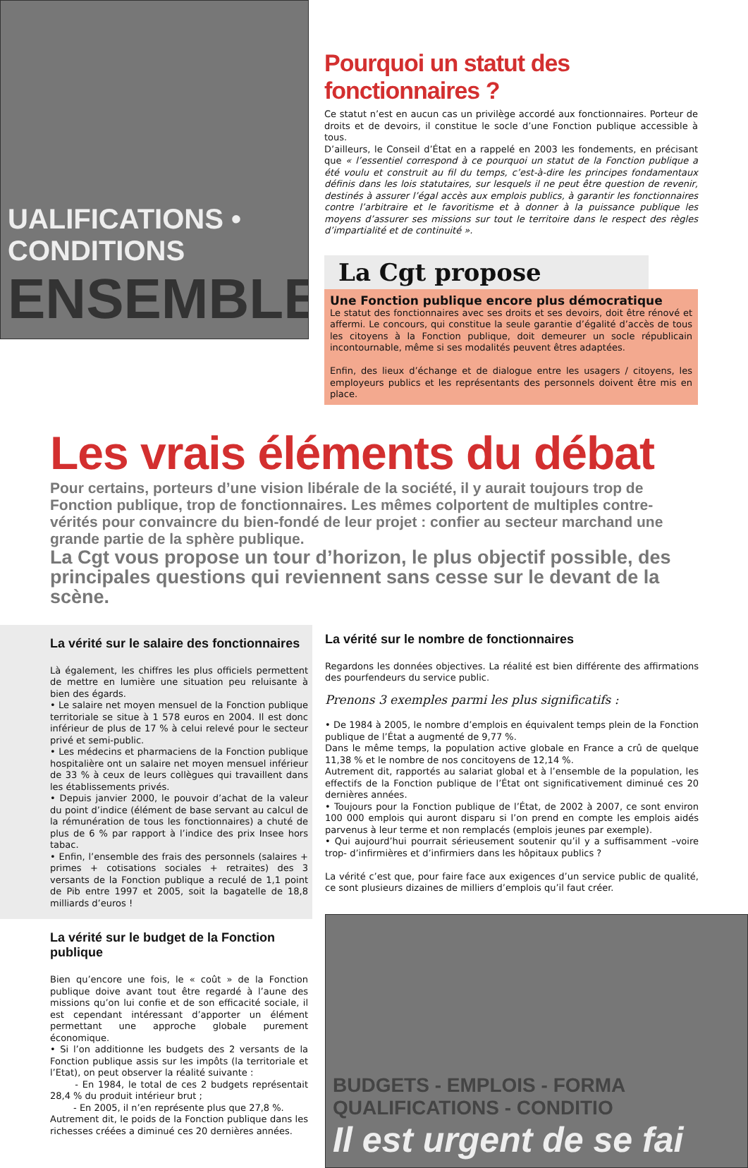UALIFICATIONS • CONDITIONS
ENSEMBLE
Pourquoi un statut des fonctionnaires ?
Ce statut n’est en aucun cas un privilège accordé aux fonctionnaires. Porteur de droits et de devoirs, il constitue le socle d’une Fonction publique accessible à tous.
D’ailleurs, le Conseil d’État en a rappelé en 2003 les fondements, en précisant que « l’essentiel correspond à ce pourquoi un statut de la Fonction publique a été voulu et construit au fil du temps, c’est-à-dire les principes fondamentaux définis dans les lois statutaires, sur lesquels il ne peut être question de revenir, destinés à assurer l’égal accès aux emplois publics, à garantir les fonctionnaires contre l’arbitraire et le favoritisme et à donner à la puissance publique les moyens d’assurer ses missions sur tout le territoire dans le respect des règles d’impartialité et de continuité ».
La Cgt propose
Une Fonction publique encore plus démocratique
Le statut des fonctionnaires avec ses droits et ses devoirs, doit être rénové et affermi. Le concours, qui constitue la seule garantie d’égalité d’accès de tous les citoyens à la Fonction publique, doit demeurer un socle républicain incontournable, même si ses modalités peuvent êtres adaptées.
Enfin, des lieux d’échange et de dialogue entre les usagers / citoyens, les employeurs publics et les représentants des personnels doivent être mis en place.
Les vrais éléments du débat
Pour certains, porteurs d’une vision libérale de la société, il y aurait toujours trop de Fonction publique, trop de fonctionnaires. Les mêmes colportent de multiples contre-vérités pour convaincre du bien-fondé de leur projet : confier au secteur marchand une grande partie de la sphère publique.
La Cgt vous propose un tour d’horizon, le plus objectif possible, des principales questions qui reviennent sans cesse sur le devant de la scène.
La vérité sur le salaire des fonctionnaires
Là également, les chiffres les plus officiels permettent de mettre en lumière une situation peu reluisante à bien des égards.
• Le salaire net moyen mensuel de la Fonction publique territoriale se situe à 1 578 euros en 2004. Il est donc inférieur de plus de 17 % à celui relevé pour le secteur privé et semi-public.
• Les médecins et pharmaciens de la Fonction publique hospitalière ont un salaire net moyen mensuel inférieur de 33 % à ceux de leurs collègues qui travaillent dans les établissements privés.
• Depuis janvier 2000, le pouvoir d’achat de la valeur du point d’indice (élément de base servant au calcul de la rémunération de tous les fonctionnaires) a chuté de plus de 6 % par rapport à l’indice des prix Insee hors tabac.
• Enfin, l’ensemble des frais des personnels (salaires + primes + cotisations sociales + retraites) des 3 versants de la Fonction publique a reculé de 1,1 point de Pib entre 1997 et 2005, soit la bagatelle de 18,8 milliards d’euros !
La vérité sur le budget de la Fonction publique
Bien qu’encore une fois, le « coût » de la Fonction publique doive avant tout être regardé à l’aune des missions qu’on lui confie et de son efficacité sociale, il est cependant intéressant d’apporter un élément permettant une approche globale purement économique.
• Si l’on additionne les budgets des 2 versants de la Fonction publique assis sur les impôts (la territoriale et l’Etat), on peut observer la réalité suivante :
- En 1984, le total de ces 2 budgets représentait 28,4 % du produit intérieur brut ;
- En 2005, il n’en représente plus que 27,8 %.
Autrement dit, le poids de la Fonction publique dans les richesses créées a diminué ces 20 dernières années.
La vérité sur le nombre de fonctionnaires
Regardons les données objectives. La réalité est bien différente des affirmations des pourfendeurs du service public.
Prenons 3 exemples parmi les plus significatifs :
• De 1984 à 2005, le nombre d’emplois en équivalent temps plein de la Fonction publique de l’État a augmenté de 9,77 %.
Dans le même temps, la population active globale en France a crû de quelque 11,38 % et le nombre de nos concitoyens de 12,14 %.
Autrement dit, rapportés au salariat global et à l’ensemble de la population, les effectifs de la Fonction publique de l’État ont significativement diminué ces 20 dernières années.
• Toujours pour la Fonction publique de l’État, de 2002 à 2007, ce sont environ 100 000 emplois qui auront disparu si l’on prend en compte les emplois aidés parvenus à leur terme et non remplacés (emplois jeunes par exemple).
• Qui aujourd’hui pourrait sérieusement soutenir qu’il y a suffisamment –voire trop- d’infirmières et d’infirmiers dans les hôpitaux publics ?
La vérité c’est que, pour faire face aux exigences d’un service public de qualité, ce sont plusieurs dizaines de milliers d’emplois qu’il faut créer.
BUDGETS - EMPLOIS - FORMA
QUALIFICATIONS - CONDITIO
Il est urgent de se fai